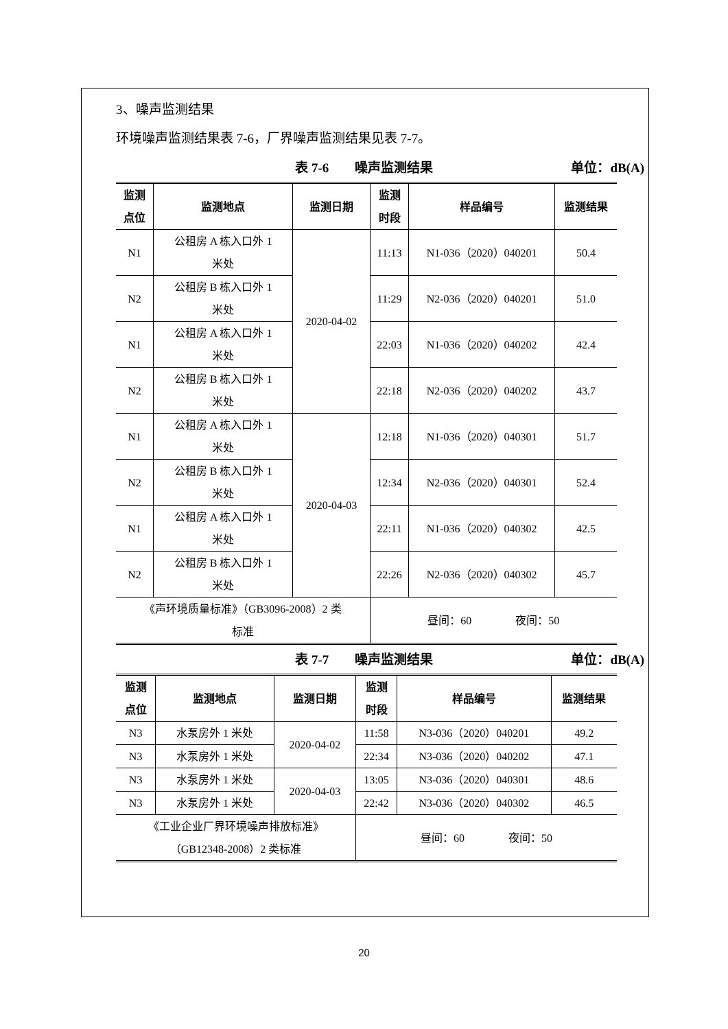3、噪声监测结果
环境噪声监测结果表 7-6，厂界噪声监测结果见表 7-7。
表 7-6　　噪声监测结果 单位：dB(A)
| 监测 点位 | 监测地点 | 监测日期 | 监测 时段 | 样品编号 | 监测结果 |
| --- | --- | --- | --- | --- | --- |
| N1 | 公租房 A 栋入口外 1 米处 | 2020-04-02 | 11:13 | N1-036（2020）040201 | 50.4 |
| N2 | 公租房 B 栋入口外 1 米处 | | 11:29 | N2-036（2020）040201 | 51.0 |
| N1 | 公租房 A 栋入口外 1 米处 | | 22:03 | N1-036（2020）040202 | 42.4 |
| N2 | 公租房 B 栋入口外 1 米处 | | 22:18 | N2-036（2020）040202 | 43.7 |
| N1 | 公租房 A 栋入口外 1 米处 | 2020-04-03 | 12:18 | N1-036（2020）040301 | 51.7 |
| N2 | 公租房 B 栋入口外 1 米处 | | 12:34 | N2-036（2020）040301 | 52.4 |
| N1 | 公租房 A 栋入口外 1 米处 | | 22:11 | N1-036（2020）040302 | 42.5 |
| N2 | 公租房 B 栋入口外 1 米处 | | 22:26 | N2-036（2020）040302 | 45.7 |
| 《声环境质量标准》（GB3096-2008）2 类 标准 | | | 昼间：60 夜间：50 | | |
表 7-7　　噪声监测结果 单位：dB(A)
| 监测 点位 | 监测地点 | 监测日期 | 监测 时段 | 样品编号 | 监测结果 |
| --- | --- | --- | --- | --- | --- |
| N3 | 水泵房外 1 米处 | 2020-04-02 | 11:58 | N3-036（2020）040201 | 49.2 |
| N3 | 水泵房外 1 米处 | | 22:34 | N3-036（2020）040202 | 47.1 |
| N3 | 水泵房外 1 米处 | 2020-04-03 | 13:05 | N3-036（2020）040301 | 48.6 |
| N3 | 水泵房外 1 米处 | | 22:42 | N3-036（2020）040302 | 46.5 |
| 《工业企业厂界环境噪声排放标准》 （GB12348-2008）2 类标准 | | | 昼间：60 夜间：50 | | |
20